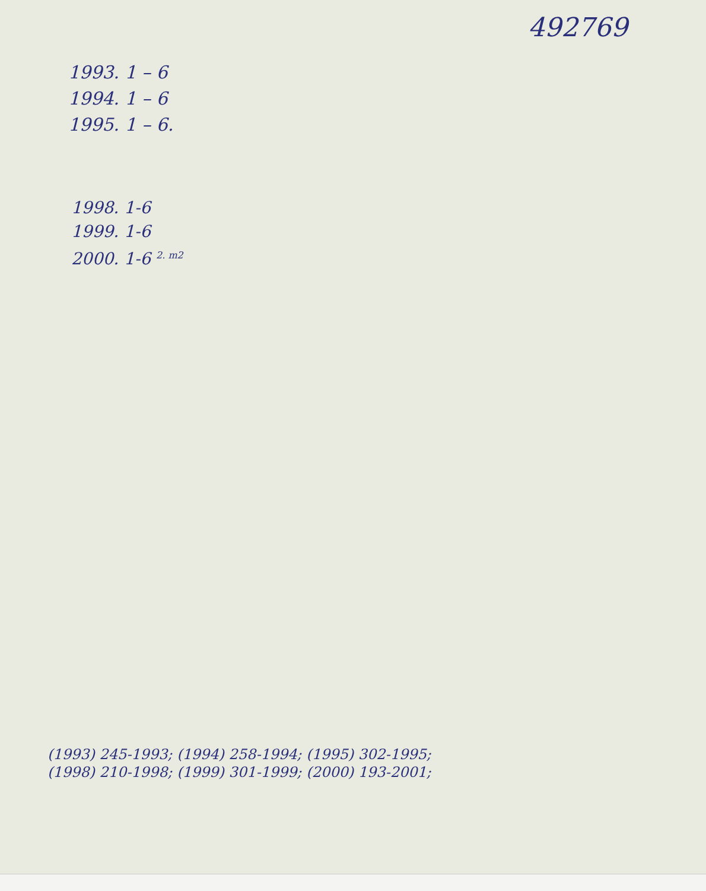492769
1993. 1 – 6
1994. 1 – 6
1995. 1 – 6.
1998. 1-6
1999. 1-6
2000. 1-6 <sup>2. m2</sup>
(1993) 245-1993; (1994) 258-1994; (1995) 302-1995;
(1998) 210-1998; (1999) 301-1999; (2000) 193-2001;